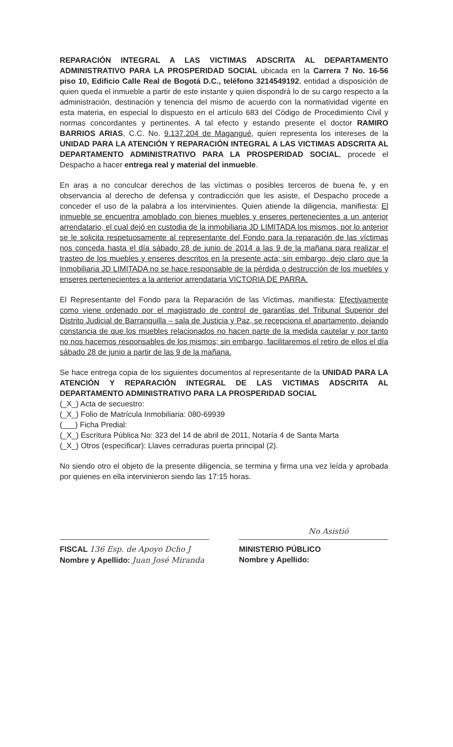REPARACIÓN INTEGRAL A LAS VICTIMAS ADSCRITA AL DEPARTAMENTO ADMINISTRATIVO PARA LA PROSPERIDAD SOCIAL ubicada en la Carrera 7 No. 16-56 piso 10, Edificio Calle Real de Bogotá D.C., teléfono 3214549192, entidad a disposición de quien queda el inmueble a partir de este instante y quien dispondrá lo de su cargo respecto a la administración, destinación y tenencia del mismo de acuerdo con la normatividad vigente en esta materia, en especial lo dispuesto en el artículo 683 del Código de Procedimiento Civil y normas concordantes y pertinentes. A tal efecto y estando presente el doctor RAMIRO BARRIOS ARIAS, C.C. No. 9.137.204 de Magangué, quien representa los intereses de la UNIDAD PARA LA ATENCIÓN Y REPARACIÓN INTEGRAL A LAS VICTIMAS ADSCRITA AL DEPARTAMENTO ADMINISTRATIVO PARA LA PROSPERIDAD SOCIAL, procede el Despacho a hacer entrega real y material del inmueble.
En aras a no conculcar derechos de las víctimas o posibles terceros de buena fe, y en observancia al derecho de defensa y contradicción que les asiste, el Despacho procede a conceder el uso de la palabra a los intervinientes. Quien atiende la diligencia, manifiesta: El inmueble se encuentra amoblado con bienes muebles y enseres pertenecientes a un anterior arrendatario, el cual dejó en custodia de la inmobiliaria JD LIMITADA los mismos, por lo anterior se le solicita respetuosamente al representante del Fondo para la reparación de las víctimas nos conceda hasta el día sábado 28 de junio de 2014 a las 9 de la mañana para realizar el trasteo de los muebles y enseres descritos en la presente acta; sin embargo, dejo claro que la Inmobiliaria JD LIMITADA no se hace responsable de la pérdida o destrucción de los muebles y enseres pertenecientes a la anterior arrendataria VICTORIA DE PARRA.
El Representante del Fondo para la Reparación de las Víctimas, manifiesta: Efectivamente como viene ordenado por el magistrado de control de garantías del Tribunal Superior del Distrito Judicial de Barranquilla – sala de Justicia y Paz, se recepciona el apartamento, dejando constancia de que los muebles relacionados no hacen parte de la medida cautelar y por tanto no nos hacemos responsables de los mismos; sin embargo, facilitaremos el retiro de ellos el día sábado 28 de junio a partir de las 9 de la mañana.
Se hace entrega copia de los siguientes documentos al representante de la UNIDAD PARA LA ATENCIÓN Y REPARACIÓN INTEGRAL DE LAS VICTIMAS ADSCRITA AL DEPARTAMENTO ADMINISTRATIVO PARA LA PROSPERIDAD SOCIAL
(_X_) Acta de secuestro:
(_X_) Folio de Matrícula Inmobiliaria: 080-69939
(___) Ficha Predial:
(_X_) Escritura Pública No: 323 del 14 de abril de 2011, Notaría 4 de Santa Marta
(_X_) Otros (especificar): Llaves cerraduras puerta principal (2).
No siendo otro el objeto de la presente diligencia, se termina y firma una vez leída y aprobada por quienes en ella intervinieron siendo las 17:15 horas.
No Asistió
FISCAL 136 Esp. de Apoyo Dcho J
Nombre y Apellido: Juan José Miranda
MINISTERIO PÚBLICO
Nombre y Apellido: